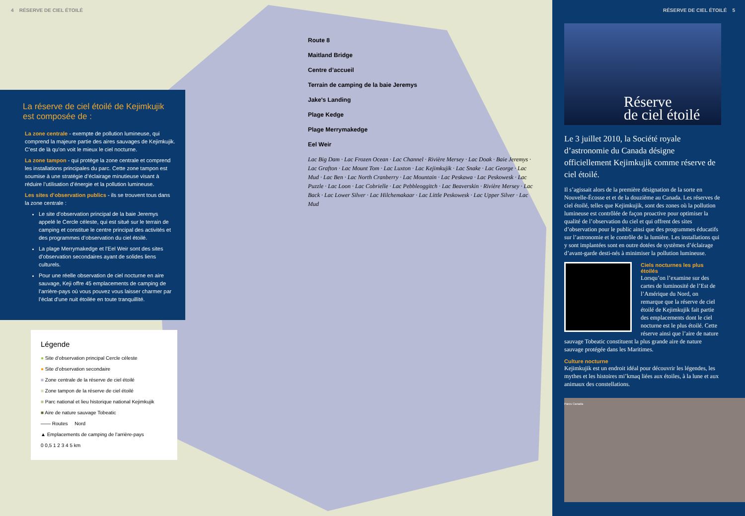4 RÉSERVE DE CIEL ÉTOILÉ
Route 8
Maitland Bridge
Centre d’accueil
Terrain de camping de la baie Jeremys
Jake's Landing
Plage Kedge
Plage Merrymakedge
Eel Weir
Lac Big Dam · Lac Frozen Ocean · Lac Channel · Rivière Mersey · Lac Doak · Baie Jeremys · Lac Grafton · Lac Mount Tom · Lac Luxton · Lac Kejimkujik · Lac Snake · Lac George · Lac Mud · Lac Ben · Lac North Cranberry · Lac Mountain · Lac Peskawa · Lac Peskowesk · Lac Puzzle · Lac Loon · Lac Cobrielle · Lac Pebbleoggitch · Lac Beaverskin · Rivière Mersey · Lac Back · Lac Lower Silver · Lac Hilchemakaar · Lac Little Peskowesk · Lac Upper Silver · Lac Mud
La réserve de ciel étoilé de Kejimkujik est composée de :
La zone centrale - exempte de pollution lumineuse, qui comprend la majeure partie des aires sauvages de Kejimkujik. C’est de là qu’on voit le mieux le ciel nocturne.
La zone tampon - qui protège la zone centrale et comprend les installations principales du parc. Cette zone tampon est soumise à une stratégie d’éclairage minutieuse visant à réduire l’utilisation d’énergie et la pollution lumineuse.
Les sites d’observation publics - ils se trouvent tous dans la zone centrale :
Le site d’observation principal de la baie Jeremys appelé le Cercle céleste, qui est situé sur le terrain de camping et constitue le centre principal des activités et des programmes d’observation du ciel étoilé.
La plage Merrymakedge et l’Eel Weir sont des sites d’observation secondaires ayant de solides liens culturels.
Pour une réelle observation de ciel nocturne en aire sauvage, Keji offre 45 emplacements de camping de l’arrière-pays où vous pouvez vous laisser charmer par l’éclat d’une nuit étoilée en toute tranquillité.
Légende
● Site d’observation principal Cercle céleste
● Site d’observation secondaire
■ Zone centrale de la réserve de ciel étoilé
■ Zone tampon de la réserve de ciel étoilé
■ Parc national et lieu historique national Kejimkujik
■ Aire de nature sauvage Tobeatic
—— Routes Nord
▲ Emplacements de camping de l’arrière-pays
0 0,5 1 2 3 4 5 km
RÉSERVE DE CIEL ÉTOILÉ 5
Réserve
de ciel étoilé
Le 3 juillet 2010, la Société royale d’astronomie du Canada désigne officiellement Kejimkujik comme réserve de ciel étoilé.
Il s’agissait alors de la première désignation de la sorte en Nouvelle-Écosse et et de la douzième au Canada. Les réserves de ciel étoilé, telles que Kejimkujik, sont des zones où la pollution lumineuse est contrôlée de façon proactive pour optimiser la qualité de l’observation du ciel et qui offrent des sites d’observation pour le public ainsi que des programmes éducatifs sur l’astronomie et le contrôle de la lumière. Les installations qui y sont implantées sont en outre dotées de systèmes d’éclairage d’avant-garde desti-nés à minimiser la pollution lumineuse.
Ciels nocturnes les plus étoilés
Lorsqu’on l’examine sur des cartes de luminosité de l’Est de l’Amérique du Nord, on remarque que la réserve de ciel étoilé de Kejimkujik fait partie des emplacements dont le ciel nocturne est le plus étoilé. Cette réserve ainsi que l’aire de nature sauvage Tobeatic constituent la plus grande aire de nature sauvage protégée dans les Maritimes.
Culture nocturne
Kejimkujik est un endroit idéal pour découvrir les légendes, les mythes et les histoires mi’kmaq liées aux étoiles, à la lune et aux animaux des constellations.
Parcs Canada